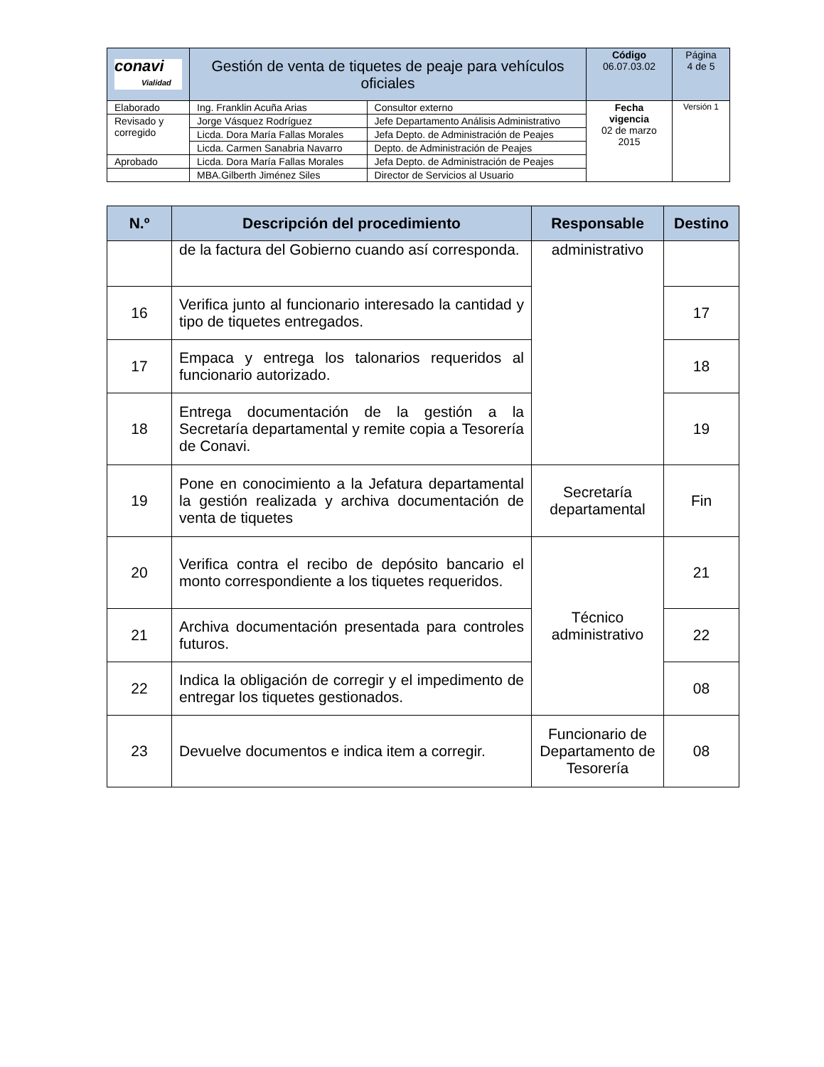| conavi Vialidad | Gestión de venta de tiquetes de peaje para vehículos oficiales | | Código 06.07.03.02 | Página 4 de 5 |
| Elaborado | Ing. Franklin Acuña Arias | Consultor externo | Fecha vigencia 02 de marzo 2015 | Versión 1 |
| Revisado y corregido | Jorge Vásquez Rodríguez | Jefe Departamento Análisis Administrativo | | |
| | Licda. Dora María Fallas Morales | Jefa Depto. de Administración de Peajes | | |
| | Licda. Carmen Sanabria Navarro | Depto. de Administración de Peajes | | |
| Aprobado | Licda. Dora María Fallas Morales | Jefa Depto. de Administración de Peajes | | |
| | MBA.Gilberth Jiménez Siles | Director de Servicios al Usuario | | |
| N.º | Descripción del procedimiento | Responsable | Destino |
| --- | --- | --- | --- |
| | de la factura del Gobierno cuando así corresponda. | administrativo | |
| 16 | Verifica junto al funcionario interesado la cantidad y tipo de tiquetes entregados. | | 17 |
| 17 | Empaca y entrega los talonarios requeridos al funcionario autorizado. | | 18 |
| 18 | Entrega documentación de la gestión a la Secretaría departamental y remite copia a Tesorería de Conavi. | | 19 |
| 19 | Pone en conocimiento a la Jefatura departamental la gestión realizada y archiva documentación de venta de tiquetes | Secretaría departamental | Fin |
| 20 | Verifica contra el recibo de depósito bancario el monto correspondiente a los tiquetes requeridos. | Técnico administrativo | 21 |
| 21 | Archiva documentación presentada para controles futuros. | | 22 |
| 22 | Indica la obligación de corregir y el impedimento de entregar los tiquetes gestionados. | | 08 |
| 23 | Devuelve documentos e indica item a corregir. | Funcionario de Departamento de Tesorería | 08 |